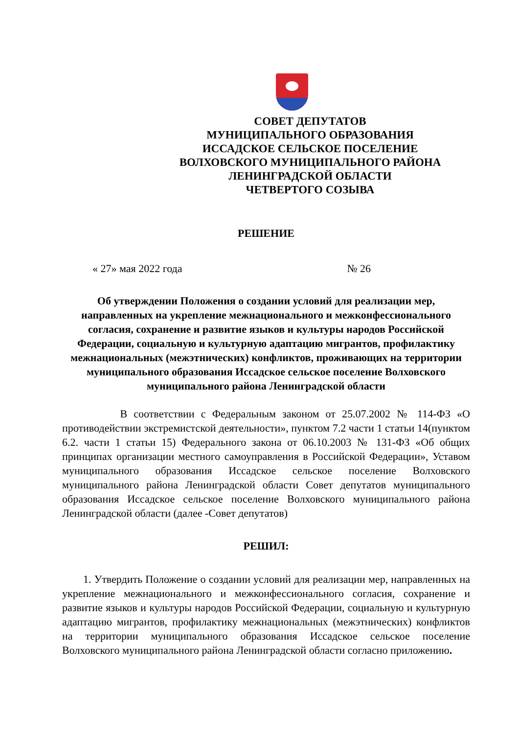СОВЕТ ДЕПУТАТОВ
МУНИЦИПАЛЬНОГО ОБРАЗОВАНИЯ
ИССАДСКОЕ СЕЛЬСКОЕ ПОСЕЛЕНИЕ
ВОЛХОВСКОГО МУНИЦИПАЛЬНОГО РАЙОНА
ЛЕНИНГРАДСКОЙ ОБЛАСТИ
ЧЕТВЕРТОГО СОЗЫВА
РЕШЕНИЕ
« 27» мая 2022 года № 26
Об утверждении Положения о создании условий для реализации мер, направленных на укрепление межнационального и межконфессионального согласия, сохранение и развитие языков и культуры народов Российской Федерации, социальную и культурную адаптацию мигрантов, профилактику межнациональных (межэтнических) конфликтов, проживающих на территории муниципального образования Иссадское сельское поселение Волховского муниципального района Ленинградской области
В соответствии с Федеральным законом от 25.07.2002 № 114-ФЗ «О противодействии экстремистской деятельности», пунктом 7.2 части 1 статьи 14(пунктом 6.2. части 1 статьи 15) Федерального закона от 06.10.2003 № 131-ФЗ «Об общих принципах организации местного самоуправления в Российской Федерации», Уставом муниципального образования Иссадское сельское поселение Волховского муниципального района Ленинградской области Совет депутатов муниципального образования Иссадское сельское поселение Волховского муниципального района Ленинградской области (далее -Совет депутатов)
РЕШИЛ:
1. Утвердить Положение о создании условий для реализации мер, направленных на укрепление межнационального и межконфессионального согласия, сохранение и развитие языков и культуры народов Российской Федерации, социальную и культурную адаптацию мигрантов, профилактику межнациональных (межэтнических) конфликтов на территории муниципального образования Иссадское сельское поселение Волховского муниципального района Ленинградской области согласно приложению.